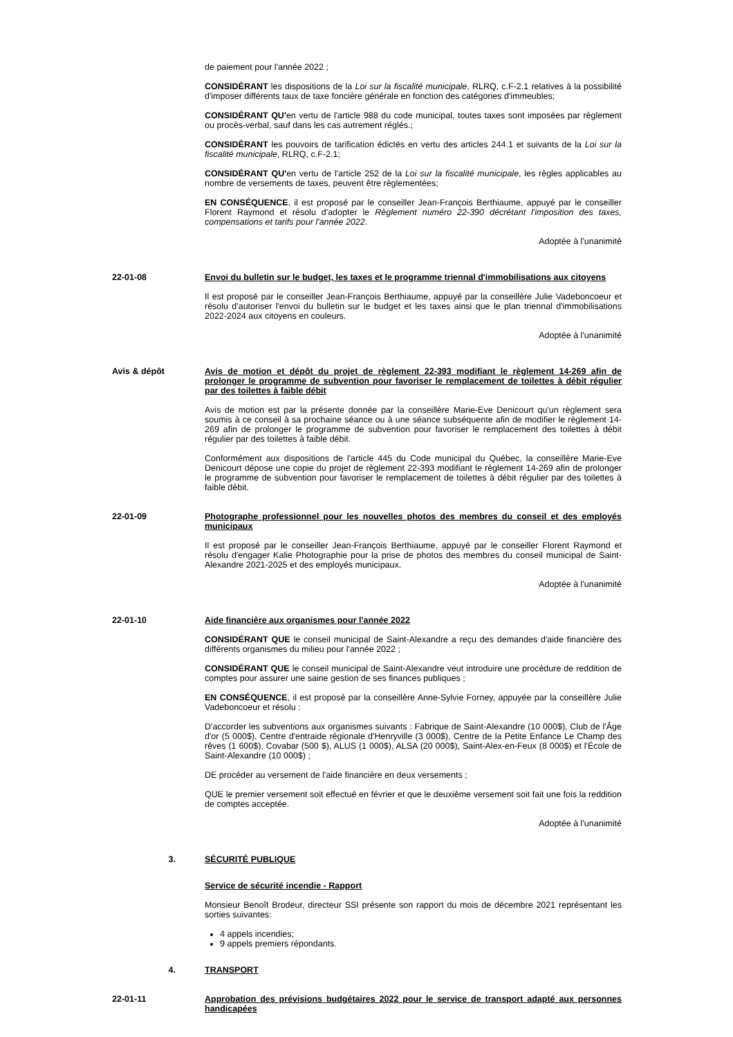de paiement pour l'année 2022 ;
CONSIDÉRANT les dispositions de la Loi sur la fiscalité municipale, RLRQ, c.F-2.1 relatives à la possibilité d'imposer différents taux de taxe foncière générale en fonction des catégories d'immeubles;
CONSIDÉRANT QU'en vertu de l'article 988 du code municipal, toutes taxes sont imposées par règlement ou procès-verbal, sauf dans les cas autrement réglés.;
CONSIDÉRANT les pouvoirs de tarification édictés en vertu des articles 244.1 et suivants de la Loi sur la fiscalité municipale, RLRQ, c.F-2.1;
CONSIDÉRANT QU'en vertu de l'article 252 de la Loi sur la fiscalité municipale, les règles applicables au nombre de versements de taxes, peuvent être règlementées;
EN CONSÉQUENCE, il est proposé par le conseiller Jean-François Berthiaume, appuyé par le conseiller Florent Raymond et résolu d'adopter le Règlement numéro 22-390 décrétant l'imposition des taxes, compensations et tarifs pour l'année 2022.
Adoptée à l'unanimité
22-01-08 Envoi du bulletin sur le budget, les taxes et le programme triennal d'immobilisations aux citoyens
Il est proposé par le conseiller Jean-François Berthiaume, appuyé par la conseillère Julie Vadeboncoeur et résolu d'autoriser l'envoi du bulletin sur le budget et les taxes ainsi que le plan triennal d'immobilisations 2022-2024 aux citoyens en couleurs.
Adoptée à l'unanimité
Avis & dépôt Avis de motion et dépôt du projet de règlement 22-393 modifiant le règlement 14-269 afin de prolonger le programme de subvention pour favoriser le remplacement de toilettes à débit régulier par des toilettes à faible débit
Avis de motion est par la présente donnée par la conseillère Marie-Eve Denicourt qu'un règlement sera soumis à ce conseil à sa prochaine séance ou à une séance subséquente afin de modifier le règlement 14-269 afin de prolonger le programme de subvention pour favoriser le remplacement des toilettes à débit régulier par des toilettes à faible débit.
Conformément aux dispositions de l'article 445 du Code municipal du Québec, la conseillère Marie-Eve Denicourt dépose une copie du projet de règlement 22-393 modifiant le règlement 14-269 afin de prolonger le programme de subvention pour favoriser le remplacement de toilettes à débit régulier par des toilettes à faible débit.
22-01-09 Photographe professionnel pour les nouvelles photos des membres du conseil et des employés municipaux
Il est proposé par le conseiller Jean-François Berthiaume, appuyé par le conseiller Florent Raymond et résolu d'engager Kalie Photographie pour la prise de photos des membres du conseil municipal de Saint-Alexandre 2021-2025 et des employés municipaux.
Adoptée à l'unanimité
22-01-10 Aide financière aux organismes pour l'année 2022
CONSIDÉRANT QUE le conseil municipal de Saint-Alexandre a reçu des demandes d'aide financière des différents organismes du milieu pour l'année 2022 ;
CONSIDÉRANT QUE le conseil municipal de Saint-Alexandre veut introduire une procédure de reddition de comptes pour assurer une saine gestion de ses finances publiques ;
EN CONSÉQUENCE, il est proposé par la conseillère Anne-Sylvie Forney, appuyée par la conseillère Julie Vadeboncoeur et résolu :
D'accorder les subventions aux organismes suivants : Fabrique de Saint-Alexandre (10 000$), Club de l'Âge d'or (5 000$), Centre d'entraide régionale d'Henryville (3 000$), Centre de la Petite Enfance Le Champ des rêves (1 600$), Covabar (500 $), ALUS (1 000$), ALSA (20 000$), Saint-Alex-en-Feux (8 000$) et l'École de Saint-Alexandre (10 000$) ;
DE procéder au versement de l'aide financière en deux versements ;
QUE le premier versement soit effectué en février et que le deuxième versement soit fait une fois la reddition de comptes acceptée.
Adoptée à l'unanimité
3. SÉCURITÉ PUBLIQUE
Service de sécurité incendie - Rapport
Monsieur Benoît Brodeur, directeur SSI présente son rapport du mois de décembre 2021 représentant les sorties suivantes:
4 appels incendies;
9 appels premiers répondants.
4. TRANSPORT
22-01-11 Approbation des prévisions budgétaires 2022 pour le service de transport adapté aux personnes handicapées